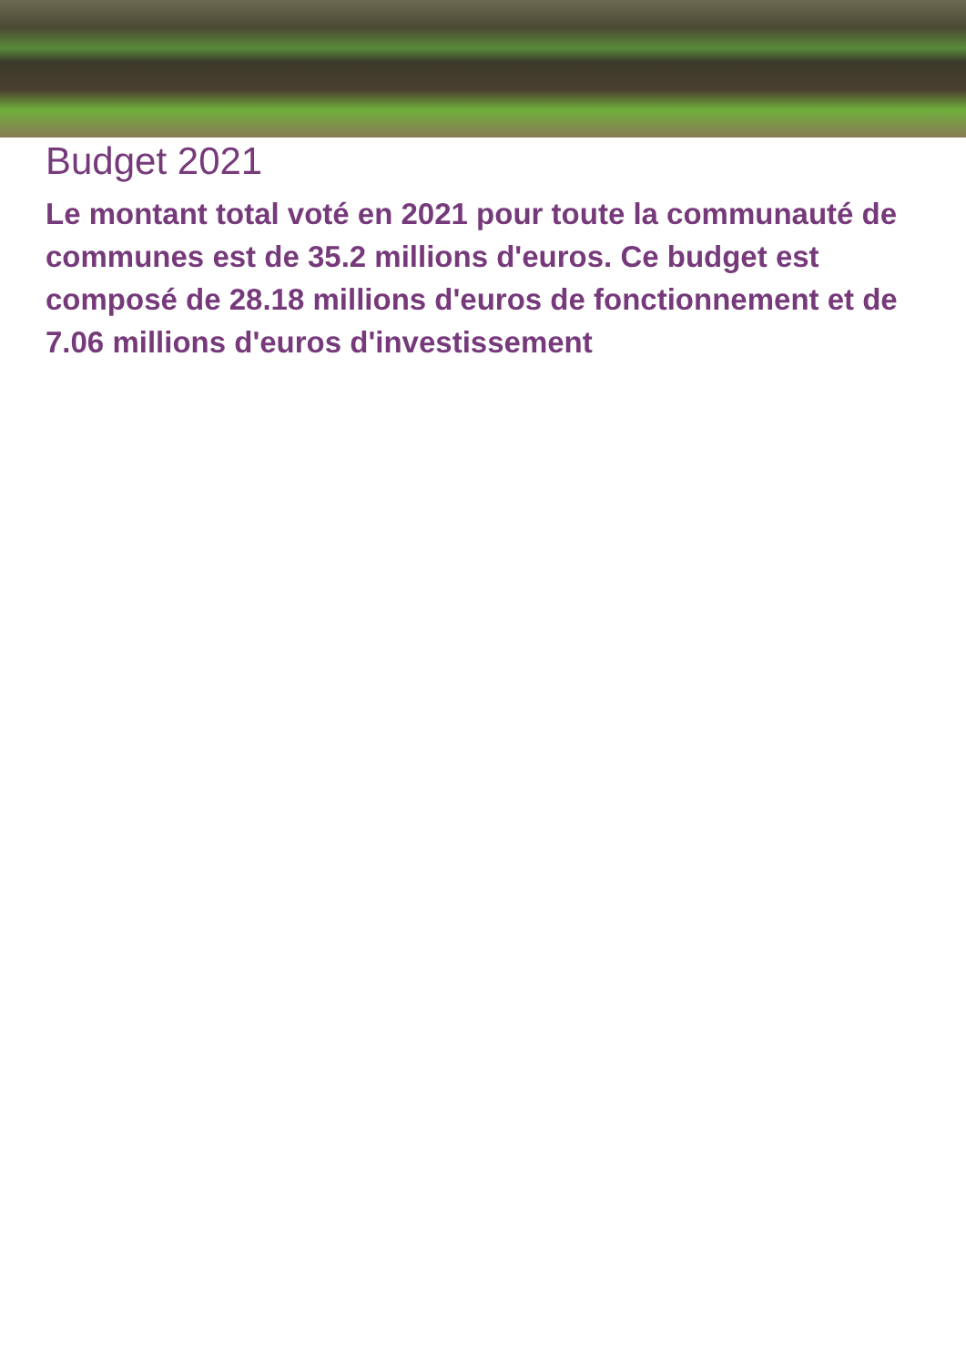Budget 2021
Le montant total voté en 2021 pour toute la communauté de communes est de 35.2 millions d'euros. Ce budget est composé de 28.18 millions d'euros de fonctionnement et de 7.06 millions d'euros d'investissement